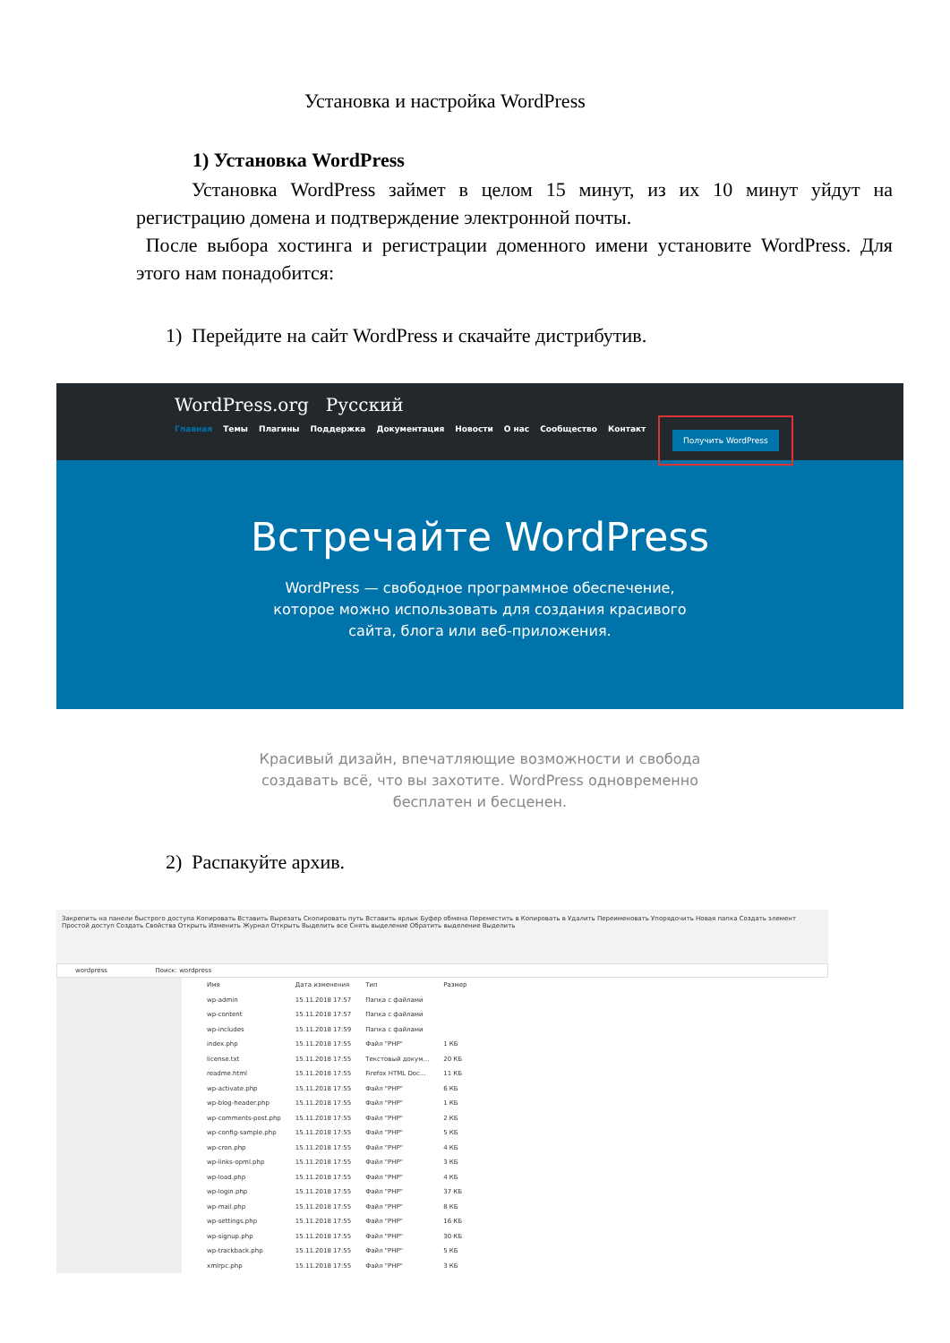Установка и настройка WordPress
1) Установка WordPress
Установка WordPress займет в целом 15 минут, из их 10 минут уйдут на регистрацию домена и подтверждение электронной почты.
После выбора хостинга и регистрации доменного имени установите WordPress. Для этого нам понадобится:
1) Перейдите на сайт WordPress и скачайте дистрибутив.
WordPress.org Русский
Главная Темы Плагины Поддержка Документация Новости О нас Сообщество Контакт
Получить WordPress
Встречайте WordPress
WordPress — свободное программное обеспечение,
которое можно использовать для создания красивого
сайта, блога или веб-приложения.
Красивый дизайн, впечатляющие возможности и свобода
создавать всё, что вы захотите. WordPress одновременно
бесплатен и бесценен.
2) Распакуйте архив.
Закрепить на панели быстрого доступа Копировать Вставить Вырезать Скопировать путь Вставить ярлык Буфер обмена Переместить в Копировать в Удалить Переименовать Упорядочить Новая папка Создать элемент Простой доступ Создать Свойства Открыть Изменить Журнал Открыть Выделить все Снять выделение Обратить выделение Выделить
wordpress Поиск: wordpress
| Имя | Дата изменения | Тип | Размер |
| --- | --- | --- | --- |
| wp-admin | 15.11.2018 17:57 | Папка с файлами | |
| wp-content | 15.11.2018 17:57 | Папка с файлами | |
| wp-includes | 15.11.2018 17:59 | Папка с файлами | |
| index.php | 15.11.2018 17:55 | Файл "PHP" | 1 КБ |
| license.txt | 15.11.2018 17:55 | Текстовый докум... | 20 КБ |
| readme.html | 15.11.2018 17:55 | Firefox HTML Doc... | 11 КБ |
| wp-activate.php | 15.11.2018 17:55 | Файл "PHP" | 6 КБ |
| wp-blog-header.php | 15.11.2018 17:55 | Файл "PHP" | 1 КБ |
| wp-comments-post.php | 15.11.2018 17:55 | Файл "PHP" | 2 КБ |
| wp-config-sample.php | 15.11.2018 17:55 | Файл "PHP" | 5 КБ |
| wp-cron.php | 15.11.2018 17:55 | Файл "PHP" | 4 КБ |
| wp-links-opml.php | 15.11.2018 17:55 | Файл "PHP" | 3 КБ |
| wp-load.php | 15.11.2018 17:55 | Файл "PHP" | 4 КБ |
| wp-login.php | 15.11.2018 17:55 | Файл "PHP" | 37 КБ |
| wp-mail.php | 15.11.2018 17:55 | Файл "PHP" | 8 КБ |
| wp-settings.php | 15.11.2018 17:55 | Файл "PHP" | 16 КБ |
| wp-signup.php | 15.11.2018 17:55 | Файл "PHP" | 30 КБ |
| wp-trackback.php | 15.11.2018 17:55 | Файл "PHP" | 5 КБ |
| xmlrpc.php | 15.11.2018 17:55 | Файл "PHP" | 3 КБ |